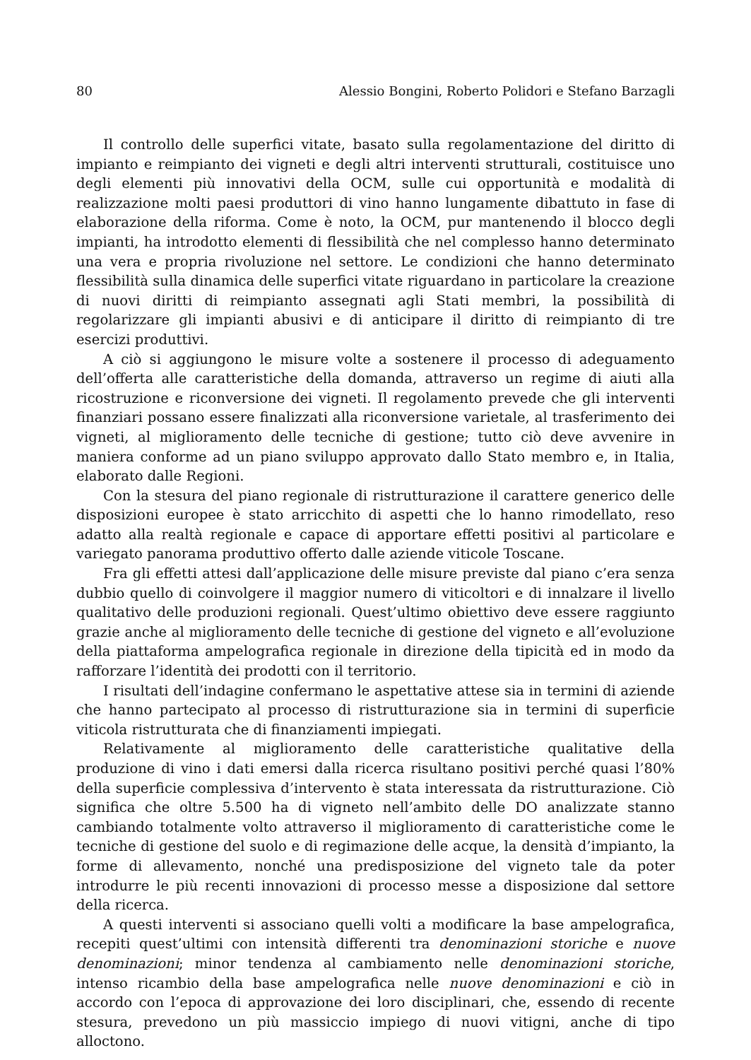80 Alessio Bongini, Roberto Polidori e Stefano Barzagli
Il controllo delle superfici vitate, basato sulla regolamentazione del diritto di impianto e reimpianto dei vigneti e degli altri interventi strutturali, costituisce uno degli elementi più innovativi della OCM, sulle cui opportunità e modalità di realizzazione molti paesi produttori di vino hanno lungamente dibattuto in fase di elaborazione della riforma. Come è noto, la OCM, pur mantenendo il blocco degli impianti, ha introdotto elementi di flessibilità che nel complesso hanno determinato una vera e propria rivoluzione nel settore. Le condizioni che hanno determinato flessibilità sulla dinamica delle superfici vitate riguardano in particolare la creazione di nuovi diritti di reimpianto assegnati agli Stati membri, la possibilità di regolarizzare gli impianti abusivi e di anticipare il diritto di reimpianto di tre esercizi produttivi.
A ciò si aggiungono le misure volte a sostenere il processo di adeguamento dell’offerta alle caratteristiche della domanda, attraverso un regime di aiuti alla ricostruzione e riconversione dei vigneti. Il regolamento prevede che gli interventi finanziari possano essere finalizzati alla riconversione varietale, al trasferimento dei vigneti, al miglioramento delle tecniche di gestione; tutto ciò deve avvenire in maniera conforme ad un piano sviluppo approvato dallo Stato membro e, in Italia, elaborato dalle Regioni.
Con la stesura del piano regionale di ristrutturazione il carattere generico delle disposizioni europee è stato arricchito di aspetti che lo hanno rimodellato, reso adatto alla realtà regionale e capace di apportare effetti positivi al particolare e variegato panorama produttivo offerto dalle aziende viticole Toscane.
Fra gli effetti attesi dall’applicazione delle misure previste dal piano c’era senza dubbio quello di coinvolgere il maggior numero di viticoltori e di innalzare il livello qualitativo delle produzioni regionali. Quest’ultimo obiettivo deve essere raggiunto grazie anche al miglioramento delle tecniche di gestione del vigneto e all’evoluzione della piattaforma ampelografica regionale in direzione della tipicità ed in modo da rafforzare l’identità dei prodotti con il territorio.
I risultati dell’indagine confermano le aspettative attese sia in termini di aziende che hanno partecipato al processo di ristrutturazione sia in termini di superficie viticola ristrutturata che di finanziamenti impiegati.
Relativamente al miglioramento delle caratteristiche qualitative della produzione di vino i dati emersi dalla ricerca risultano positivi perché quasi l’80% della superficie complessiva d’intervento è stata interessata da ristrutturazione. Ciò significa che oltre 5.500 ha di vigneto nell’ambito delle DO analizzate stanno cambiando totalmente volto attraverso il miglioramento di caratteristiche come le tecniche di gestione del suolo e di regimazione delle acque, la densità d’impianto, la forme di allevamento, nonché una predisposizione del vigneto tale da poter introdurre le più recenti innovazioni di processo messe a disposizione dal settore della ricerca.
A questi interventi si associano quelli volti a modificare la base ampelografica, recepiti quest’ultimi con intensità differenti tra denominazioni storiche e nuove denominazioni; minor tendenza al cambiamento nelle denominazioni storiche, intenso ricambio della base ampelografica nelle nuove denominazioni e ciò in accordo con l’epoca di approvazione dei loro disciplinari, che, essendo di recente stesura, prevedono un più massiccio impiego di nuovi vitigni, anche di tipo alloctono.